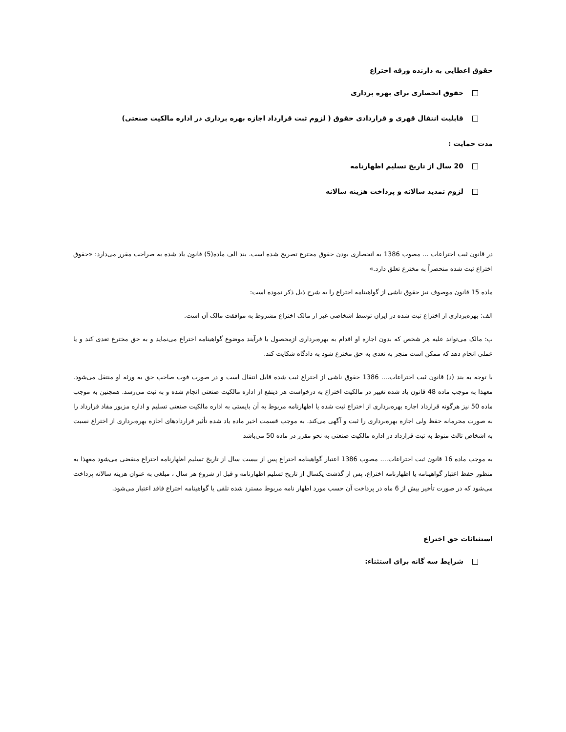حقوق اعطایی به دارنده ورقه اختراع
حقوق انحصاری برای بهره برداری
قابلیت انتقال قهری و قراردادی حقوق ( لزوم ثبت قرارداد اجازه بهره برداری در اداره مالکیت صنعتی)
مدت حمایت :
20 سال از تاریخ تسلیم اظهارنامه
لزوم تمدید سالانه و پرداخت هزینه سالانه
در قانون ثبت اختراعات ... مصوب 1386 به انحصاری بودن حقوق مخترع تصریح شده است. بند الف ماده(5) قانون یاد شده به صراحت مقرر می‌دارد: «حقوق اختراع ثبت شده منحصراً به مخترع تعلق دارد.»
ماده 15 قانون موصوف نیز حقوق ناشی از گواهینامه اختراع را به شرح ذیل ذکر نموده است:
الف: بهره‌برداری از اختراع ثبت شده در ایران توسط اشخاصی غیر از مالک اختراع مشروط به موافقت مالک آن است.
ب: مالک می‌تواند علیه هر شخص که بدون اجازه او اقدام به بهره‌برداری ازمحصول یا فرآیند موضوع گواهینامه اختراع می‌نماید و به حق مخترع تعدی کند و یا عملی انجام دهد که ممکن است منجر به تعدی به حق مخترع شود به دادگاه شکایت کند.
با توجه به بند (د) قانون ثبت اختراعات.... 1386 حقوق ناشی از اختراع ثبت شده قابل انتقال است و در صورت فوت صاحب حق به ورثه او منتقل می‌شود. معهذا به موجب ماده 48 قانون یاد شده تغییر در مالکیت اختراع به درخواست هر ذینفع از اداره مالکیت صنعتی انجام شده و به ثبت می‌رسد. همچنین به موجب ماده 50 نیز هرگونه قرارداد اجازه بهره‌برداری از اختراع ثبت شده یا اظهارنامه مربوط به آن بایستی به اداره مالکیت صنعتی تسلیم و اداره مزبور مفاد قرارداد را به صورت محرمانه حفظ ولی اجازه بهره‌برداری را ثبت و آگهی می‌کند. به موجب قسمت اخیر ماده یاد شده تأثیر قراردادهای اجازه بهره‌برداری از اختراع نسبت به اشخاص ثالث منوط به ثبت قرارداد در اداره مالکیت صنعتی به نحو مقرر در ماده 50 می‌باشد
به موجب ماده 16 قانون ثبت اختراعات.... مصوب 1386 اعتبار گواهینامه اختراع پس از بیست سال از تاریخ تسلیم اظهارنامه اختراع منقضی می‌شود معهذا به منظور حفظ اعتبار گواهینامه یا اظهارنامه اختراع، پس از گذشت یکسال از تاریخ تسلیم اظهارنامه و قبل از شروع هر سال ، مبلغی به عنوان هزینه سالانه پرداخت می‌شود که در صورت تأخیر بیش از 6 ماه در پرداخت آن حسب مورد اظهار نامه مربوط مسترد شده تلقی یا گواهینامه اختراع فاقد اعتبار می‌شود.
استثنائات حق اختراع
شرایط سه گانه برای استثناء: